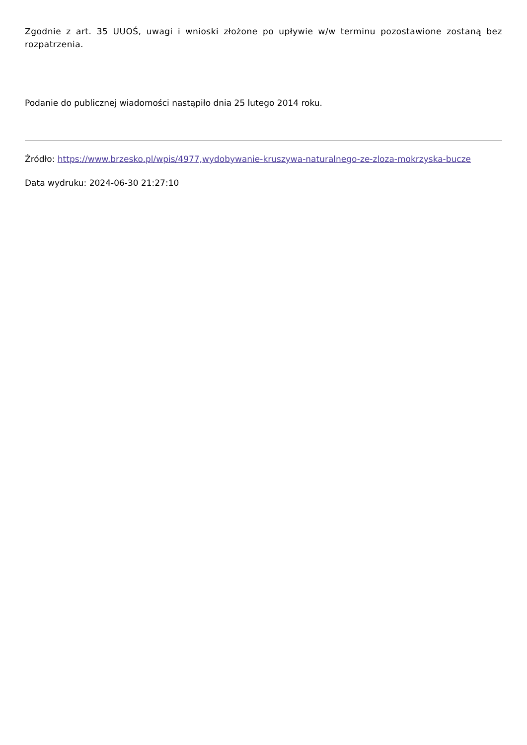Zgodnie z art. 35 UUOŚ, uwagi i wnioski złożone po upływie w/w terminu pozostawione zostaną bez rozpatrzenia.
Podanie do publicznej wiadomości nastąpiło dnia 25 lutego 2014 roku.
Źródło: https://www.brzesko.pl/wpis/4977,wydobywanie-kruszywa-naturalnego-ze-zloza-mokrzyska-bucze
Data wydruku: 2024-06-30 21:27:10